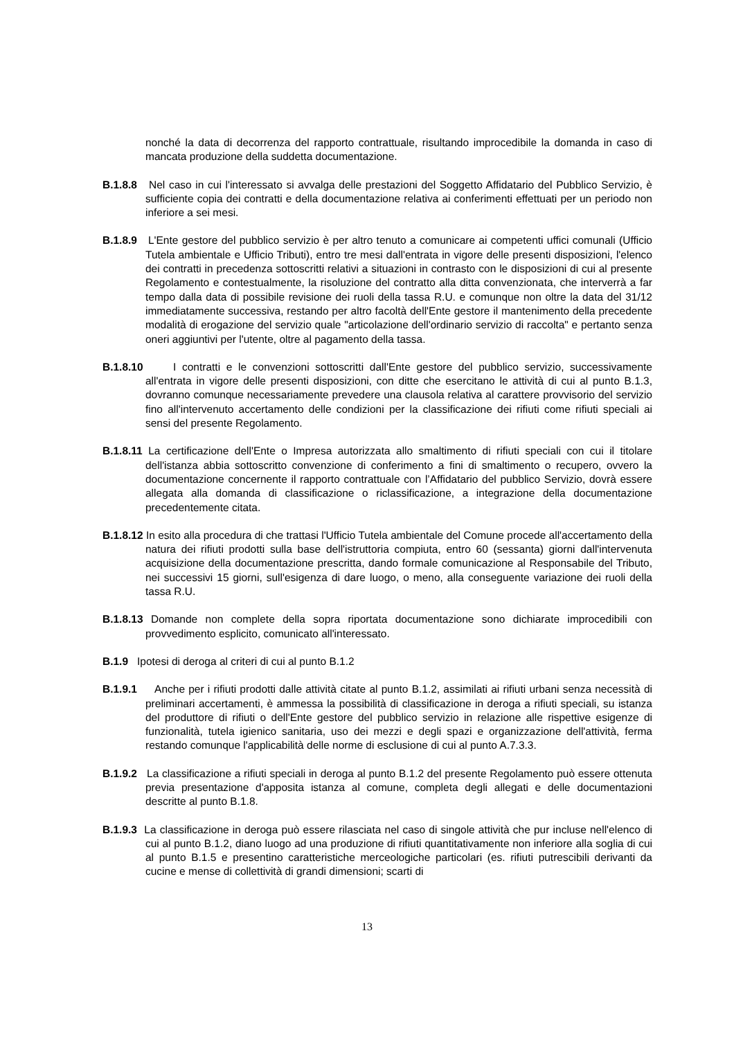nonché la data di decorrenza del rapporto contrattuale, risultando improcedibile la domanda in caso di mancata produzione della suddetta documentazione.
B.1.8.8 Nel caso in cui l'interessato si avvalga delle prestazioni del Soggetto Affidatario del Pubblico Servizio, è sufficiente copia dei contratti e della documentazione relativa ai conferimenti effettuati per un periodo non inferiore a sei mesi.
B.1.8.9 L'Ente gestore del pubblico servizio è per altro tenuto a comunicare ai competenti uffici comunali (Ufficio Tutela ambientale e Ufficio Tributi), entro tre mesi dall'entrata in vigore delle presenti disposizioni, l'elenco dei contratti in precedenza sottoscritti relativi a situazioni in contrasto con le disposizioni di cui al presente Regolamento e contestualmente, la risoluzione del contratto alla ditta convenzionata, che interverrà a far tempo dalla data di possibile revisione dei ruoli della tassa R.U. e comunque non oltre la data del 31/12 immediatamente successiva, restando per altro facoltà dell'Ente gestore il mantenimento della precedente modalità di erogazione del servizio quale "articolazione dell'ordinario servizio di raccolta" e pertanto senza oneri aggiuntivi per l'utente, oltre al pagamento della tassa.
B.1.8.10 I contratti e le convenzioni sottoscritti dall'Ente gestore del pubblico servizio, successivamente all'entrata in vigore delle presenti disposizioni, con ditte che esercitano le attività di cui al punto B.1.3, dovranno comunque necessariamente prevedere una clausola relativa al carattere provvisorio del servizio fino all'intervenuto accertamento delle condizioni per la classificazione dei rifiuti come rifiuti speciali ai sensi del presente Regolamento.
B.1.8.11 La certificazione dell'Ente o Impresa autorizzata allo smaltimento di rifiuti speciali con cui il titolare dell'istanza abbia sottoscritto convenzione di conferimento a fini di smaltimento o recupero, ovvero la documentazione concernente il rapporto contrattuale con l’Affidatario del pubblico Servizio, dovrà essere allegata alla domanda di classificazione o riclassificazione, a integrazione della documentazione precedentemente citata.
B.1.8.12 In esito alla procedura di che trattasi l'Ufficio Tutela ambientale del Comune procede all'accertamento della natura dei rifiuti prodotti sulla base dell'istruttoria compiuta, entro 60 (sessanta) giorni dall'intervenuta acquisizione della documentazione prescritta, dando formale comunicazione al Responsabile del Tributo, nei successivi 15 giorni, sull'esigenza di dare luogo, o meno, alla conseguente variazione dei ruoli della tassa R.U.
B.1.8.13 Domande non complete della sopra riportata documentazione sono dichiarate improcedibili con provvedimento esplicito, comunicato all'interessato.
B.1.9 Ipotesi di deroga al criteri di cui al punto B.1.2
B.1.9.1 Anche per i rifiuti prodotti dalle attività citate al punto B.1.2, assimilati ai rifiuti urbani senza necessità di preliminari accertamenti, è ammessa la possibilità di classificazione in deroga a rifiuti speciali, su istanza del produttore di rifiuti o dell'Ente gestore del pubblico servizio in relazione alle rispettive esigenze di funzionalità, tutela igienico sanitaria, uso dei mezzi e degli spazi e organizzazione dell'attività, ferma restando comunque l'applicabilità delle norme di esclusione di cui al punto A.7.3.3.
B.1.9.2 La classificazione a rifiuti speciali in deroga al punto B.1.2 del presente Regolamento può essere ottenuta previa presentazione d'apposita istanza al comune, completa degli allegati e delle documentazioni descritte al punto B.1.8.
B.1.9.3 La classificazione in deroga può essere rilasciata nel caso di singole attività che pur incluse nell'elenco di cui al punto B.1.2, diano luogo ad una produzione di rifiuti quantitativamente non inferiore alla soglia di cui al punto B.1.5 e presentino caratteristiche merceologiche particolari (es. rifiuti putrescibili derivanti da cucine e mense di collettività di grandi dimensioni; scarti di
13